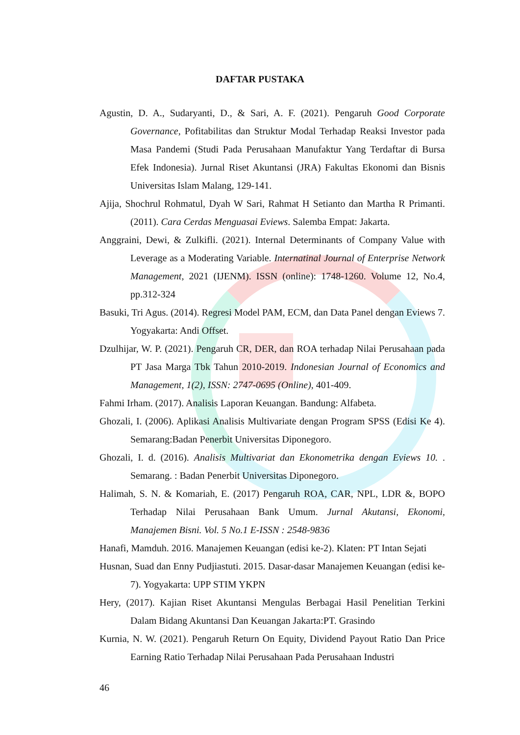DAFTAR PUSTAKA
Agustin, D. A., Sudaryanti, D., & Sari, A. F. (2021). Pengaruh Good Corporate Governance, Pofitabilitas dan Struktur Modal Terhadap Reaksi Investor pada Masa Pandemi (Studi Pada Perusahaan Manufaktur Yang Terdaftar di Bursa Efek Indonesia). Jurnal Riset Akuntansi (JRA) Fakultas Ekonomi dan Bisnis Universitas Islam Malang, 129-141.
Ajija, Shochrul Rohmatul, Dyah W Sari, Rahmat H Setianto dan Martha R Primanti. (2011). Cara Cerdas Menguasai Eviews. Salemba Empat: Jakarta.
Anggraini, Dewi, & Zulkifli. (2021). Internal Determinants of Company Value with Leverage as a Moderating Variable. Internatinal Journal of Enterprise Network Management, 2021 (IJENM). ISSN (online): 1748-1260. Volume 12, No.4, pp.312-324
Basuki, Tri Agus. (2014). Regresi Model PAM, ECM, dan Data Panel dengan Eviews 7. Yogyakarta: Andi Offset.
Dzulhijar, W. P. (2021). Pengaruh CR, DER, dan ROA terhadap Nilai Perusahaan pada PT Jasa Marga Tbk Tahun 2010-2019. Indonesian Journal of Economics and Management, 1(2), ISSN: 2747-0695 (Online), 401-409.
Fahmi Irham. (2017). Analisis Laporan Keuangan. Bandung: Alfabeta.
Ghozali, I. (2006). Aplikasi Analisis Multivariate dengan Program SPSS (Edisi Ke 4). Semarang:Badan Penerbit Universitas Diponegoro.
Ghozali, I. d. (2016). Analisis Multivariat dan Ekonometrika dengan Eviews 10. . Semarang. : Badan Penerbit Universitas Diponegoro.
Halimah, S. N. & Komariah, E. (2017) Pengaruh ROA, CAR, NPL, LDR &, BOPO Terhadap Nilai Perusahaan Bank Umum. Jurnal Akutansi, Ekonomi, Manajemen Bisni. Vol. 5 No.1 E-ISSN : 2548-9836
Hanafi, Mamduh. 2016. Manajemen Keuangan (edisi ke-2). Klaten: PT Intan Sejati
Husnan, Suad dan Enny Pudjiastuti. 2015. Dasar-dasar Manajemen Keuangan (edisi ke-7). Yogyakarta: UPP STIM YKPN
Hery, (2017). Kajian Riset Akuntansi Mengulas Berbagai Hasil Penelitian Terkini Dalam Bidang Akuntansi Dan Keuangan Jakarta:PT. Grasindo
Kurnia, N. W. (2021). Pengaruh Return On Equity, Dividend Payout Ratio Dan Price Earning Ratio Terhadap Nilai Perusahaan Pada Perusahaan Industri
46